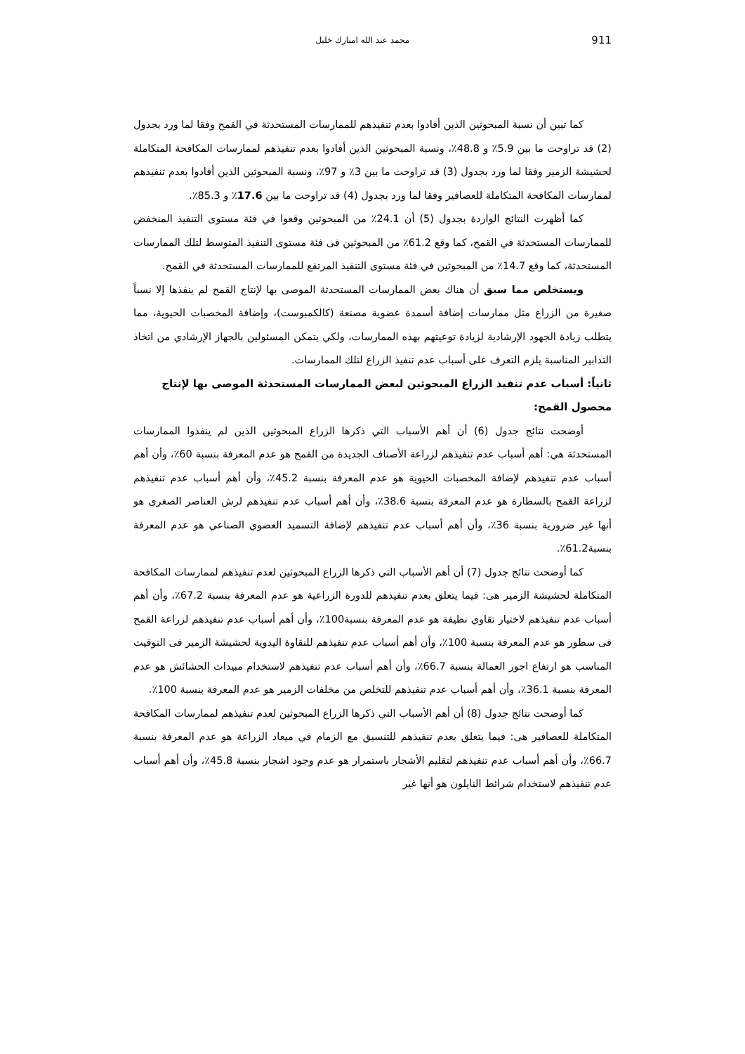911 محمد عبد الله امبارك خليل
كما تبين أن نسبة المبحوثين الذين أفادوا بعدم تنفيذهم للممارسات المستحدثة في القمح وفقا لما ورد بجدول (2) قد تراوحت ما بين 5.9٪ و 48.8٪، ونسبة المبحوثين الذين أفادوا بعدم تنفيذهم لممارسات المكافحة المتكاملة لحشيشة الزمير وفقا لما ورد بجدول (3) قد تراوحت ما بين 3٪ و 97٪، ونسبة المبحوثين الذين أفادوا بعدم تنفيذهم لممارسات المكافحة المتكاملة للعصافير وفقا لما ورد بجدول (4) قد تراوحت ما بين 17.6٪ و 85.3٪.
كما أظهرت النتائج الواردة بجدول (5) أن 24.1٪ من المبحوثين وقعوا في فئة مستوى التنفيذ المنخفض للممارسات المستحدثة في القمح، كما وقع 61.2٪ من المبحوثين فى فئة مستوى التنفيذ المتوسط لتلك الممارسات المستحدثة، كما وقع 14.7٪ من المبحوثين في فئة مستوى التنفيذ المرتفع للممارسات المستحدثة في القمح.
ويستخلص مما سبق أن هناك بعض الممارسات المستحدثة الموصى بها لإنتاج القمح لم ينفذها إلا نسباً صغيرة من الزراع مثل ممارسات إضافة أسمدة عضوية مصنعة (كالكمبوست)، وإضافة المخصبات الحيوية، مما يتطلب زيادة الجهود الإرشادية لزيادة توعيتهم بهذه الممارسات، ولكي يتمكن المسئولين بالجهاز الإرشادي من اتخاذ التدابير المناسبة يلزم التعرف على أسباب عدم تنفيذ الزراع لتلك الممارسات.
ثانياً: أسباب عدم تنفيذ الزراع المبحوثين لبعض الممارسات المستحدثة الموصى بها لإنتاج محصول القمح:
أوضحت نتائج جدول (6) أن أهم الأسباب التي ذكرها الزراع المبحوثين الذين لم ينفذوا الممارسات المستحدثة هي: أهم أسباب عدم تنفيذهم لزراعة الأصناف الجديدة من القمح هو عدم المعرفة بنسبة 60٪، وأن أهم أسباب عدم تنفيذهم لإضافة المخصبات الحيوية هو عدم المعرفة بنسبة 45.2٪، وأن أهم أسباب عدم تنفيذهم لزراعة القمح بالسطارة هو عدم المعرفة بنسبة 38.6٪، وأن أهم أسباب عدم تنفيذهم لرش العناصر الصغرى هو أنها غير ضرورية بنسبة 36٪، وأن أهم أسباب عدم تنفيذهم لإضافة التسميد العضوي الصناعي هو عدم المعرفة بنسبة61.2٪.
كما أوضحت نتائج جدول (7) أن أهم الأسباب التي ذكرها الزراع المبحوثين لعدم تنفيذهم لممارسات المكافحة المتكاملة لحشيشة الزمير هى: فيما يتعلق بعدم تنفيذهم للدورة الزراعية هو عدم المعرفة بنسبة 67.2٪، وأن أهم أسباب عدم تنفيذهم لاختيار تقاوي نظيفة هو عدم المعرفة بنسبة100٪، وأن أهم أسباب عدم تنفيذهم لزراعة القمح فى سطور هو عدم المعرفة بنسبة 100٪، وأن أهم أسباب عدم تنفيذهم للنقاوة اليدوية لحشيشة الزمير فى التوقيت المناسب هو ارتفاع اجور العمالة بنسبة 66.7٪، وأن أهم أسباب عدم تنفيذهم لاستخدام مبيدات الحشائش هو عدم المعرفة بنسبة 36.1٪، وأن أهم أسباب عدم تنفيذهم للتخلص من مخلفات الزمير هو عدم المعرفة بنسبة 100٪.
كما أوضحت نتائج جدول (8) أن أهم الأسباب التي ذكرها الزراع المبحوثين لعدم تنفيذهم لممارسات المكافحة المتكاملة للعصافير هى: فيما يتعلق بعدم تنفيذهم للتنسيق مع الزمام في ميعاد الزراعة هو عدم المعرفة بنسبة 66.7٪، وأن أهم أسباب عدم تنفيذهم لتقليم الأشجار باستمرار هو عدم وجود اشجار بنسبة 45.8٪، وأن أهم أسباب عدم تنفيذهم لاستخدام شرائط النايلون هو أنها غير